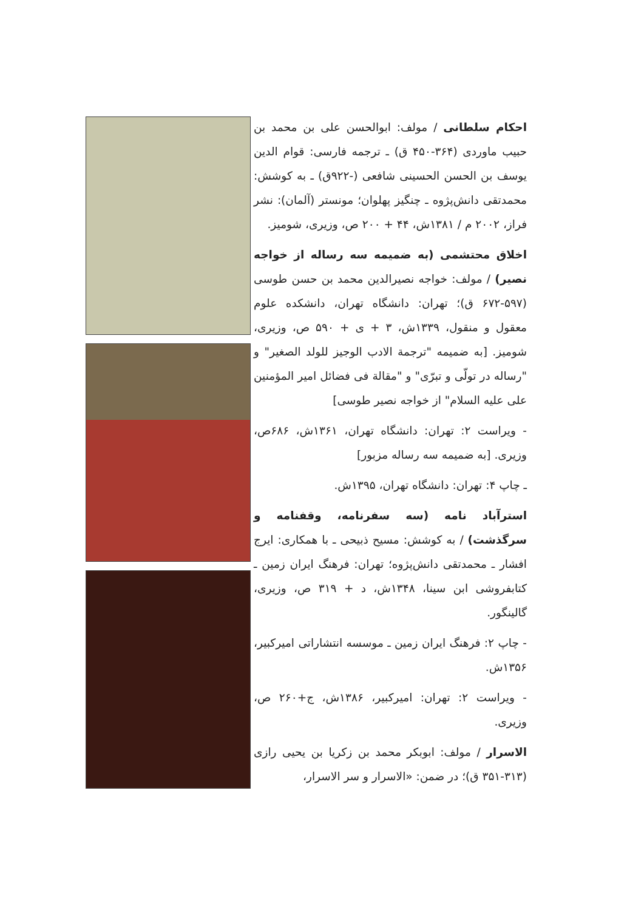احکام سلطانی / مولف: ابوالحسن علی بن محمد بن حبیب ماوردی (۳۶۴-۴۵۰ ق) ـ ترجمه فارسی: قوام الدین یوسف بن الحسن الحسینی شافعی (-۹۲۲ق) ـ به کوشش: محمدتقی دانش‌پژوه ـ چنگیز پهلوان؛ مونستر (آلمان): نشر فراز، ۲۰۰۲ م / ۱۳۸۱ش، ۴۴ + ۲۰۰ ص، وزیری، شومیز.
اخلاق محتشمی (به ضمیمه سه رساله از خواجه نصیر) / مولف: خواجه نصیرالدین محمد بن حسن طوسی (۵۹۷-۶۷۲ ق)؛ تهران: دانشگاه تهران، دانشکده علوم معقول و منقول، ۱۳۳۹ش، ۳ + ی + ۵۹۰ ص، وزیری، شومیز. [به ضمیمه "ترجمة الادب الوجیز للولد الصغیر" و "رساله در تولّی و تبرّی" و "مقالة فی فضائل امیر المؤمنین علی علیه السلام" از خواجه نصیر طوسی]
- ویراست ۲: تهران: دانشگاه تهران، ۱۳۶۱ش، ۶۸۶ص، وزیری. [به ضمیمه سه رساله مزبور]
ـ چاپ ۴: تهران: دانشگاه تهران، ۱۳۹۵ش.
استرآباد نامه (سه سفرنامه، وقفنامه و سرگذشت) / به کوشش: مسیح ذبیحی ـ با همکاری: ایرج افشار ـ محمدتقی دانش‌پژوه؛ تهران: فرهنگ ایران زمین ـ کتابفروشی ابن سینا، ۱۳۴۸ش، د + ۳۱۹ ص، وزیری، گالینگور.
- چاپ ۲: فرهنگ ایران زمین ـ موسسه انتشاراتی امیرکبیر، ۱۳۵۶ش.
- ویراست ۲: تهران: امیرکبیر، ۱۳۸۶ش، ج+۲۶۰ ص، وزیری.
الاسرار / مولف: ابوبکر محمد بن زکریا بن یحیی رازی (۳۱۳-۳۵۱ ق)؛ در ضمن: «الاسرار و سر الاسرار،